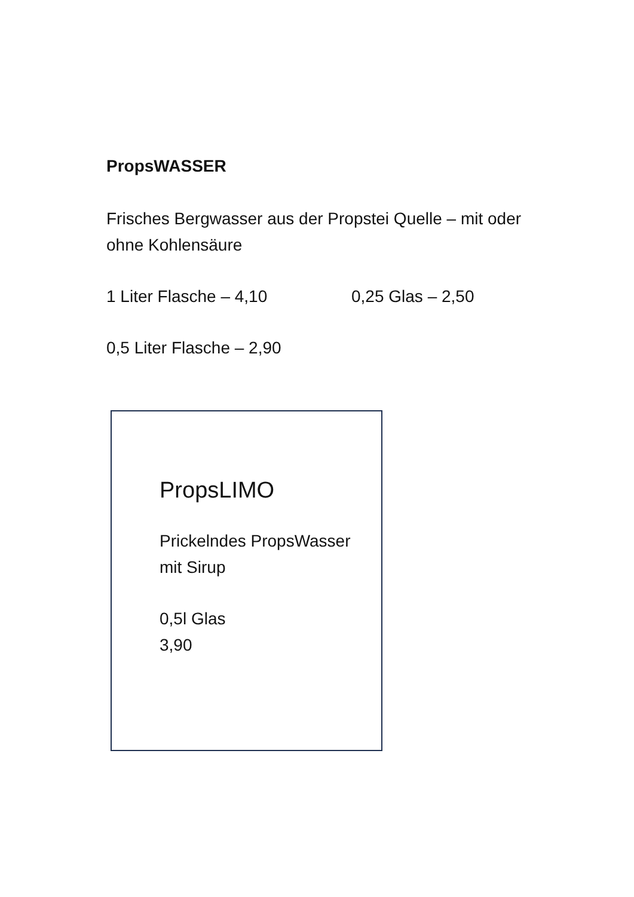PropsWASSER
Frisches Bergwasser aus der Propstei Quelle – mit oder ohne Kohlensäure
1 Liter Flasche – 4,10 0,25 Glas – 2,50
0,5 Liter Flasche – 2,90
PropsLIMO
Prickelndes PropsWasser
mit Sirup
0,5l Glas
3,90